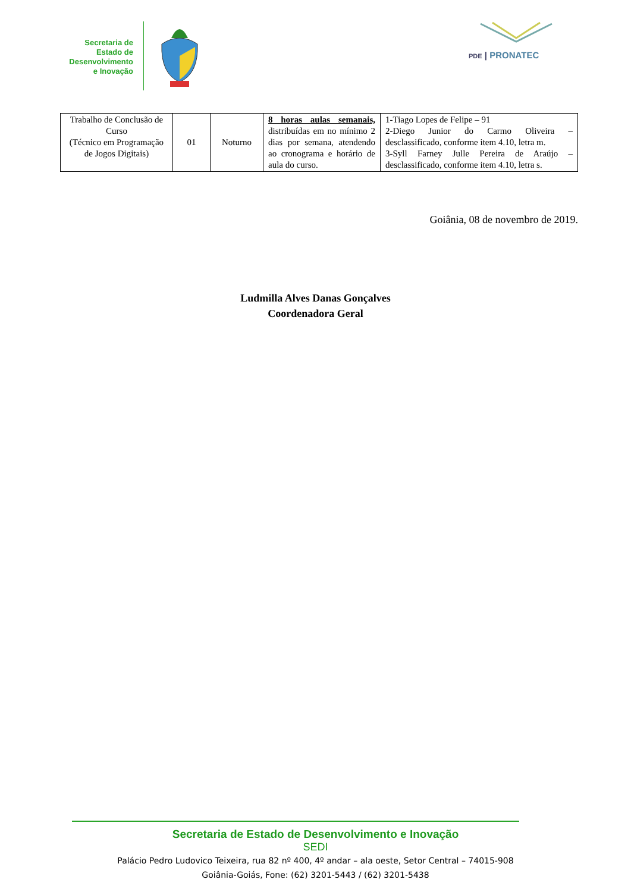Secretaria de
Estado de
Desenvolvimento
e Inovação
PDE | PRONATEC
| Trabalho de Conclusão de Curso (Técnico em Programação de Jogos Digitais) | 01 | Noturno | 8 horas aulas semanais, distribuídas em no mínimo 2 dias por semana, atendendo ao cronograma e horário de aula do curso. | 1-Tiago Lopes de Felipe – 91 2-Diego Junior do Carmo Oliveira – desclassificado, conforme item 4.10, letra m. 3-Syll Farney Julle Pereira de Araújo – desclassificado, conforme item 4.10, letra s. |
Goiânia, 08 de novembro de 2019.
Ludmilla Alves Danas Gonçalves
Coordenadora Geral
Secretaria de Estado de Desenvolvimento e Inovação
SEDI
Palácio Pedro Ludovico Teixeira, rua 82 nº 400, 4º andar – ala oeste, Setor Central – 74015-908
Goiânia-Goiás, Fone: (62) 3201-5443 / (62) 3201-5438